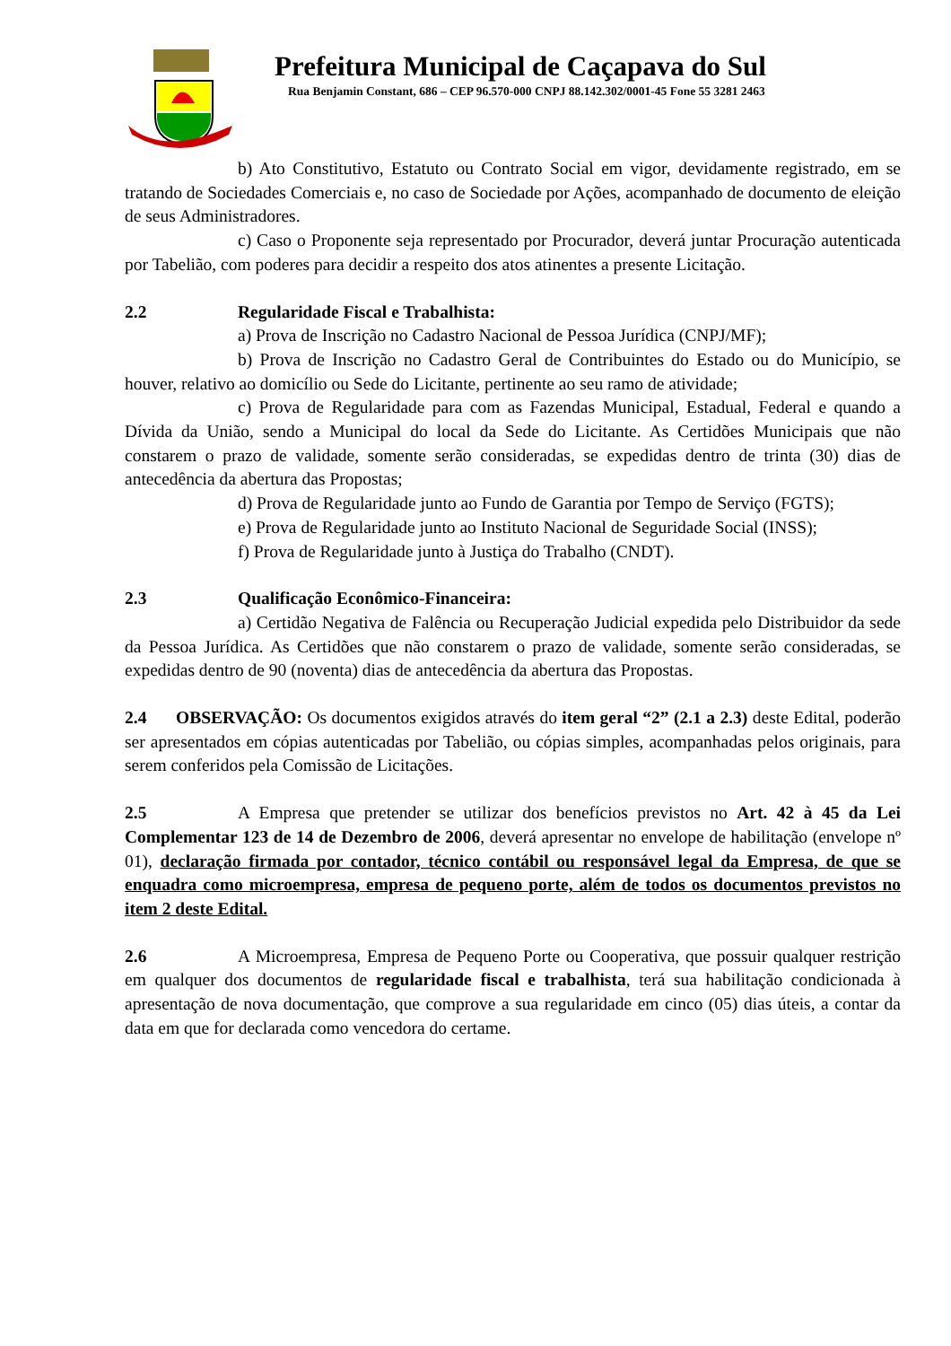Prefeitura Municipal de Caçapava do Sul
Rua Benjamin Constant, 686 – CEP 96.570-000 CNPJ 88.142.302/0001-45 Fone 55 3281 2463
b) Ato Constitutivo, Estatuto ou Contrato Social em vigor, devidamente registrado, em se tratando de Sociedades Comerciais e, no caso de Sociedade por Ações, acompanhado de documento de eleição de seus Administradores.
c) Caso o Proponente seja representado por Procurador, deverá juntar Procuração autenticada por Tabelião, com poderes para decidir a respeito dos atos atinentes a presente Licitação.
2.2 Regularidade Fiscal e Trabalhista:
a) Prova de Inscrição no Cadastro Nacional de Pessoa Jurídica (CNPJ/MF);
b) Prova de Inscrição no Cadastro Geral de Contribuintes do Estado ou do Município, se houver, relativo ao domicílio ou Sede do Licitante, pertinente ao seu ramo de atividade;
c) Prova de Regularidade para com as Fazendas Municipal, Estadual, Federal e quando a Dívida da União, sendo a Municipal do local da Sede do Licitante. As Certidões Municipais que não constarem o prazo de validade, somente serão consideradas, se expedidas dentro de trinta (30) dias de antecedência da abertura das Propostas;
d) Prova de Regularidade junto ao Fundo de Garantia por Tempo de Serviço (FGTS);
e) Prova de Regularidade junto ao Instituto Nacional de Seguridade Social (INSS);
f) Prova de Regularidade junto à Justiça do Trabalho (CNDT).
2.3 Qualificação Econômico-Financeira:
a) Certidão Negativa de Falência ou Recuperação Judicial expedida pelo Distribuidor da sede da Pessoa Jurídica. As Certidões que não constarem o prazo de validade, somente serão consideradas, se expedidas dentro de 90 (noventa) dias de antecedência da abertura das Propostas.
2.4 OBSERVAÇÃO: Os documentos exigidos através do item geral “2” (2.1 a 2.3) deste Edital, poderão ser apresentados em cópias autenticadas por Tabelião, ou cópias simples, acompanhadas pelos originais, para serem conferidos pela Comissão de Licitações.
2.5 A Empresa que pretender se utilizar dos benefícios previstos no Art. 42 à 45 da Lei Complementar 123 de 14 de Dezembro de 2006, deverá apresentar no envelope de habilitação (envelope nº 01), declaração firmada por contador, técnico contábil ou responsável legal da Empresa, de que se enquadra como microempresa, empresa de pequeno porte, além de todos os documentos previstos no item 2 deste Edital.
2.6 A Microempresa, Empresa de Pequeno Porte ou Cooperativa, que possuir qualquer restrição em qualquer dos documentos de regularidade fiscal e trabalhista, terá sua habilitação condicionada à apresentação de nova documentação, que comprove a sua regularidade em cinco (05) dias úteis, a contar da data em que for declarada como vencedora do certame.